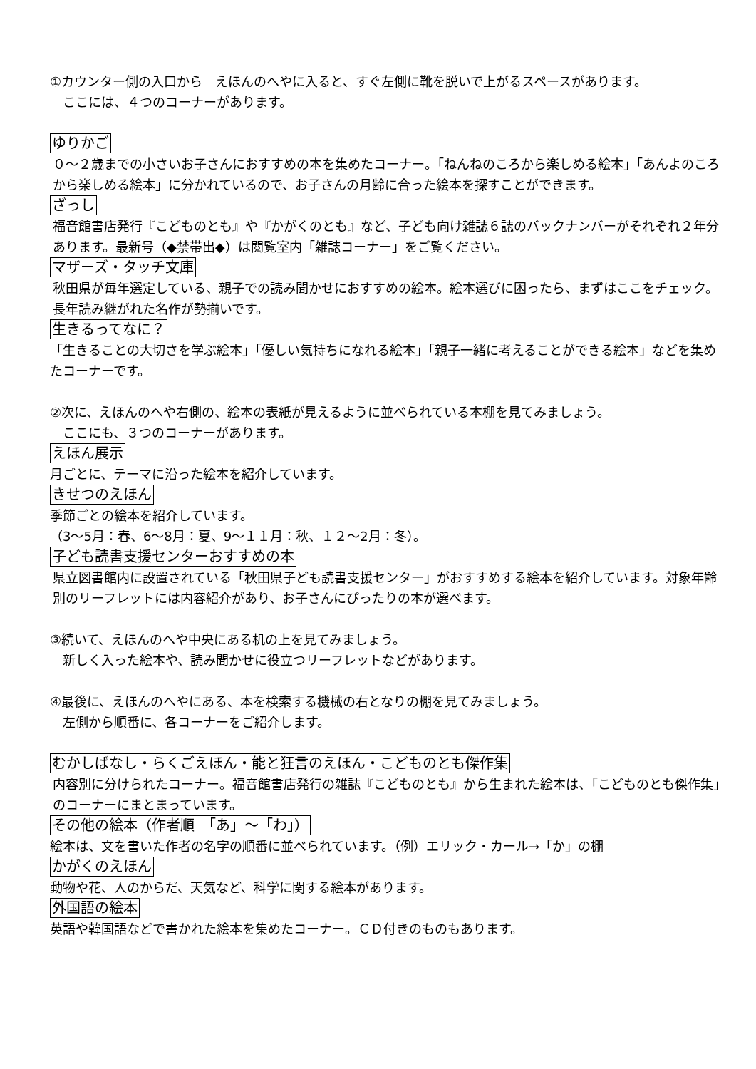①カウンター側の入口から　えほんのへやに入ると、すぐ左側に靴を脱いで上がるスペースがあります。
　ここには、４つのコーナーがあります。
ゆりかご
０～２歳までの小さいお子さんにおすすめの本を集めたコーナー。「ねんねのころから楽しめる絵本」「あんよのころから楽しめる絵本」に分かれているので、お子さんの月齢に合った絵本を探すことができます。
ざっし
福音館書店発行『こどものとも』や『かがくのとも』など、子ども向け雑誌６誌のバックナンバーがそれぞれ２年分あります。最新号（◆禁帯出◆）は閲覧室内「雑誌コーナー」をご覧ください。
マザーズ・タッチ文庫
秋田県が毎年選定している、親子での読み聞かせにおすすめの絵本。絵本選びに困ったら、まずはここをチェック。長年読み継がれた名作が勢揃いです。
生きるってなに？
「生きることの大切さを学ぶ絵本」「優しい気持ちになれる絵本」「親子一緒に考えることができる絵本」などを集めたコーナーです。
②次に、えほんのへや右側の、絵本の表紙が見えるように並べられている本棚を見てみましょう。
　ここにも、３つのコーナーがあります。
えほん展示
月ごとに、テーマに沿った絵本を紹介しています。
きせつのえほん
季節ごとの絵本を紹介しています。
（3～5月：春、6～8月：夏、9～１１月：秋、１２～2月：冬）。
子ども読書支援センターおすすめの本
県立図書館内に設置されている「秋田県子ども読書支援センター」がおすすめする絵本を紹介しています。対象年齢別のリーフレットには内容紹介があり、お子さんにぴったりの本が選べます。
③続いて、えほんのへや中央にある机の上を見てみましょう。
　新しく入った絵本や、読み聞かせに役立つリーフレットなどがあります。
④最後に、えほんのへやにある、本を検索する機械の右となりの棚を見てみましょう。
　左側から順番に、各コーナーをご紹介します。
むかしばなし・らくごえほん・能と狂言のえほん・こどものとも傑作集
内容別に分けられたコーナー。福音館書店発行の雑誌『こどものとも』から生まれた絵本は、「こどものとも傑作集」のコーナーにまとまっています。
その他の絵本（作者順　「あ」～「わ」）
絵本は、文を書いた作者の名字の順番に並べられています。（例）エリック・カール→「か」の棚
かがくのえほん
動物や花、人のからだ、天気など、科学に関する絵本があります。
外国語の絵本
英語や韓国語などで書かれた絵本を集めたコーナー。ＣＤ付きのものもあります。